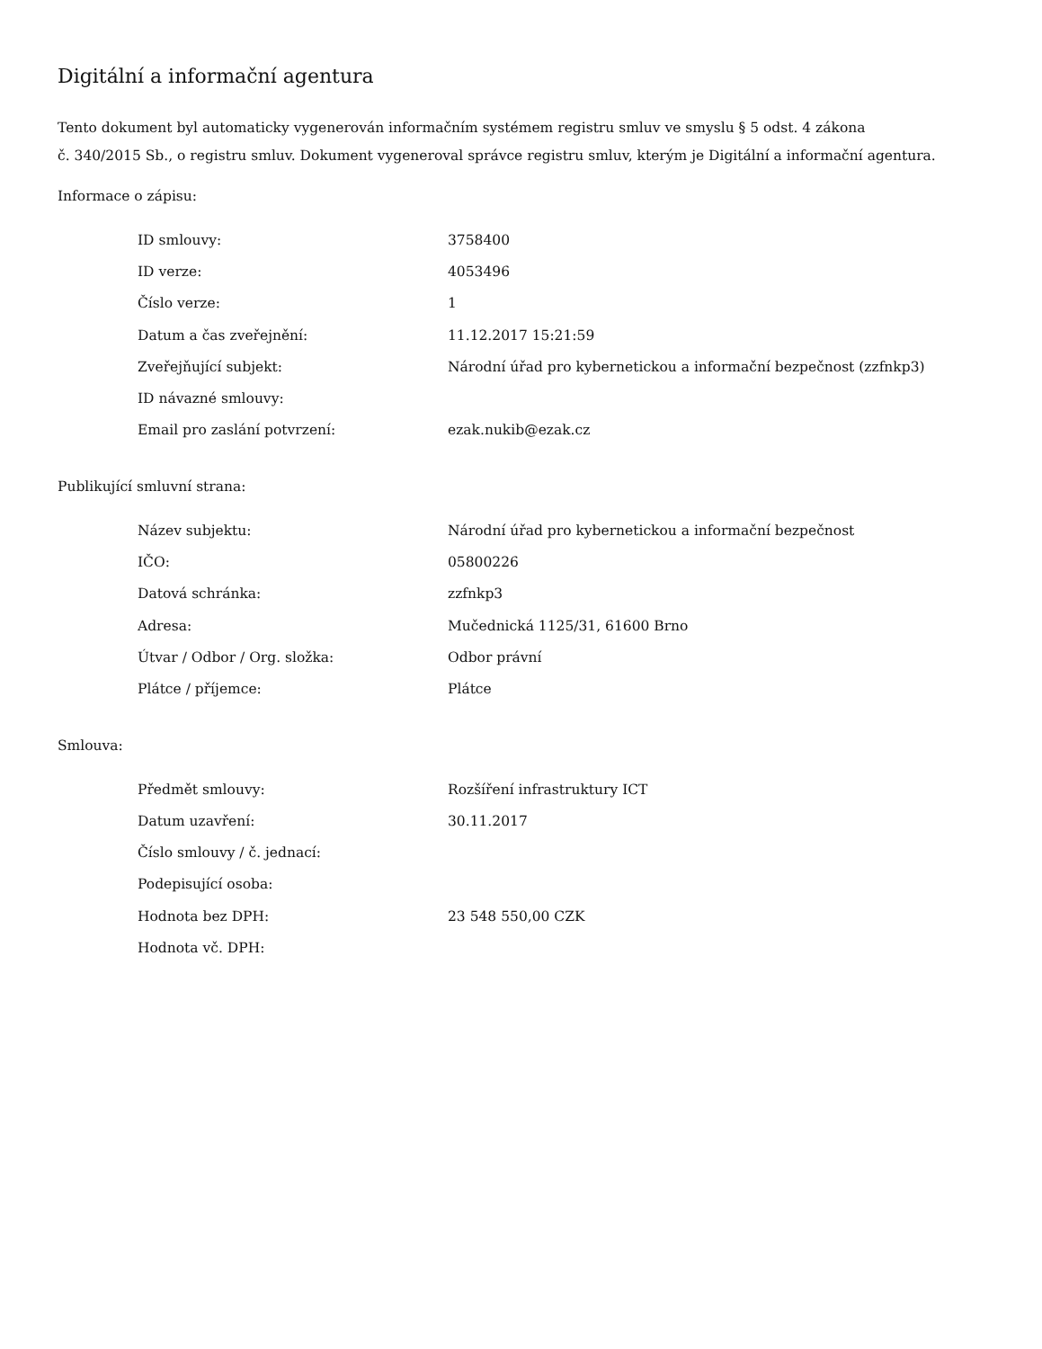Digitální a informační agentura
Tento dokument byl automaticky vygenerován informačním systémem registru smluv ve smyslu § 5 odst. 4 zákona
č. 340/2015 Sb., o registru smluv. Dokument vygeneroval správce registru smluv, kterým je Digitální a informační agentura.
Informace o zápisu:
| ID smlouvy: | 3758400 |
| ID verze: | 4053496 |
| Číslo verze: | 1 |
| Datum a čas zveřejnění: | 11.12.2017 15:21:59 |
| Zveřejňující subjekt: | Národní úřad pro kybernetickou a informační bezpečnost (zzfnkp3) |
| ID návazné smlouvy: | |
| Email pro zaslání potvrzení: | ezak.nukib@ezak.cz |
Publikující smluvní strana:
| Název subjektu: | Národní úřad pro kybernetickou a informační bezpečnost |
| IČO: | 05800226 |
| Datová schránka: | zzfnkp3 |
| Adresa: | Mučednická 1125/31, 61600 Brno |
| Útvar / Odbor / Org. složka: | Odbor právní |
| Plátce / příjemce: | Plátce |
Smlouva:
| Předmět smlouvy: | Rozšíření infrastruktury ICT |
| Datum uzavření: | 30.11.2017 |
| Číslo smlouvy / č. jednací: | |
| Podepisující osoba: | |
| Hodnota bez DPH: | 23 548 550,00 CZK |
| Hodnota vč. DPH: | |